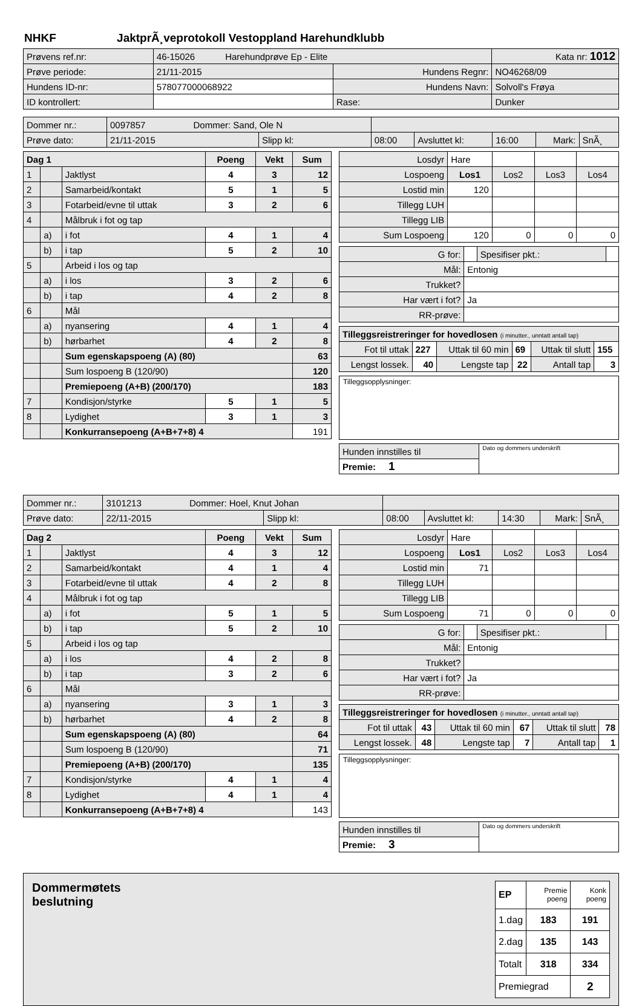NHKF JaktprÃ¸veprotokoll Vestoppland Harehundklubb
| Prøvens ref.nr: | 46-15026 Harehundprøve Ep - Elite | | Kata nr: 1012 |
| Prøve periode: | 21/11-2015 | Hundens Regnr: | NO46268/09 |
| Hundens ID-nr: | 578077000068922 | Hundens Navn: | Solvoll's Frøya |
| ID kontrollert: | | Rase: | Dunker |
| Dommer nr.: | 0097857 Dommer: Sand, Ole N | | | | | | |
| Prøve dato: | 21/11-2015 | Slipp kl: | 08:00 | Avsluttet kl: | 16:00 | Mark: | SnÃ¸ |
| Dag 1 | | | Poeng | Vekt | Sum |
| --- | --- | --- | --- | --- | --- |
| 1 | | Jaktlyst | 4 | 3 | 12 |
| 2 | | Samarbeid/kontakt | 5 | 1 | 5 |
| 3 | | Fotarbeid/evne til uttak | 3 | 2 | 6 |
| 4 | | Målbruk i fot og tap | | | |
| | a) | i fot | 4 | 1 | 4 |
| | b) | i tap | 5 | 2 | 10 |
| 5 | | Arbeid i los og tap | | | |
| | a) | i los | 3 | 2 | 6 |
| | b) | i tap | 4 | 2 | 8 |
| 6 | | Mål | | | |
| | a) | nyansering | 4 | 1 | 4 |
| | b) | hørbarhet | 4 | 2 | 8 |
| | | Sum egenskapspoeng (A) (80) | | | 63 |
| | | Sum lospoeng B (120/90) | | | 120 |
| | | Premiepoeng (A+B) (200/170) | | | 183 |
| 7 | | Kondisjon/styrke | 5 | 1 | 5 |
| 8 | | Lydighet | 3 | 1 | 3 |
| | | Konkurransepoeng (A+B+7+8) 4 | | | 191 |
| Losdyr | Hare | | | |
| Lospoeng | Los1 | Los2 | Los3 | Los4 |
| Lostid min | 120 | | | |
| Tillegg LUH | | | | |
| Tillegg LIB | | | | |
| Sum Lospoeng | 120 | 0 | 0 | 0 |
| G for: | | Spesifiser pkt.: | |
| Mål: | Entonig | | |
| Trukket? | | | |
| Har vært i fot? | Ja | | |
| RR-prøve: | | | |
| Tilleggsreistreringer for hovedlosen (i minutter., unntatt antall tap) | | | | | |
| Fot til uttak | 227 | Uttak til 60 min | 69 | Uttak til slutt | 155 |
| Lengst lossek. | 40 | Lengste tap | 22 | Antall tap | 3 |
Tilleggsopplysninger:
| Hunden innstilles til | Dato og dommers underskrift |
| Premie: 1 | |
| Dommer nr.: | 3101213 Dommer: Hoel, Knut Johan | | | | | | |
| Prøve dato: | 22/11-2015 | Slipp kl: | 08:00 | Avsluttet kl: | 14:30 | Mark: | SnÃ¸ |
| Dag 2 | | | Poeng | Vekt | Sum |
| --- | --- | --- | --- | --- | --- |
| 1 | | Jaktlyst | 4 | 3 | 12 |
| 2 | | Samarbeid/kontakt | 4 | 1 | 4 |
| 3 | | Fotarbeid/evne til uttak | 4 | 2 | 8 |
| 4 | | Målbruk i fot og tap | | | |
| | a) | i fot | 5 | 1 | 5 |
| | b) | i tap | 5 | 2 | 10 |
| 5 | | Arbeid i los og tap | | | |
| | a) | i los | 4 | 2 | 8 |
| | b) | i tap | 3 | 2 | 6 |
| 6 | | Mål | | | |
| | a) | nyansering | 3 | 1 | 3 |
| | b) | hørbarhet | 4 | 2 | 8 |
| | | Sum egenskapspoeng (A) (80) | | | 64 |
| | | Sum lospoeng B (120/90) | | | 71 |
| | | Premiepoeng (A+B) (200/170) | | | 135 |
| 7 | | Kondisjon/styrke | 4 | 1 | 4 |
| 8 | | Lydighet | 4 | 1 | 4 |
| | | Konkurransepoeng (A+B+7+8) 4 | | | 143 |
| Losdyr | Hare | | | |
| Lospoeng | Los1 | Los2 | Los3 | Los4 |
| Lostid min | 71 | | | |
| Tillegg LUH | | | | |
| Tillegg LIB | | | | |
| Sum Lospoeng | 71 | 0 | 0 | 0 |
| G for: | | Spesifiser pkt.: | |
| Mål: | Entonig | | |
| Trukket? | | | |
| Har vært i fot? | Ja | | |
| RR-prøve: | | | |
| Tilleggsreistreringer for hovedlosen (i minutter., unntatt antall tap) | | | | | |
| Fot til uttak | 43 | Uttak til 60 min | 67 | Uttak til slutt | 78 |
| Lengst lossek. | 48 | Lengste tap | 7 | Antall tap | 1 |
Tilleggsopplysninger:
| Hunden innstilles til | Dato og dommers underskrift |
| Premie: 3 | |
Dommermøtets
beslutning
| EP | Premie poeng | Konk poeng |
| 1.dag | 183 | 191 |
| 2.dag | 135 | 143 |
| Totalt | 318 | 334 |
| Premiegrad | | 2 |